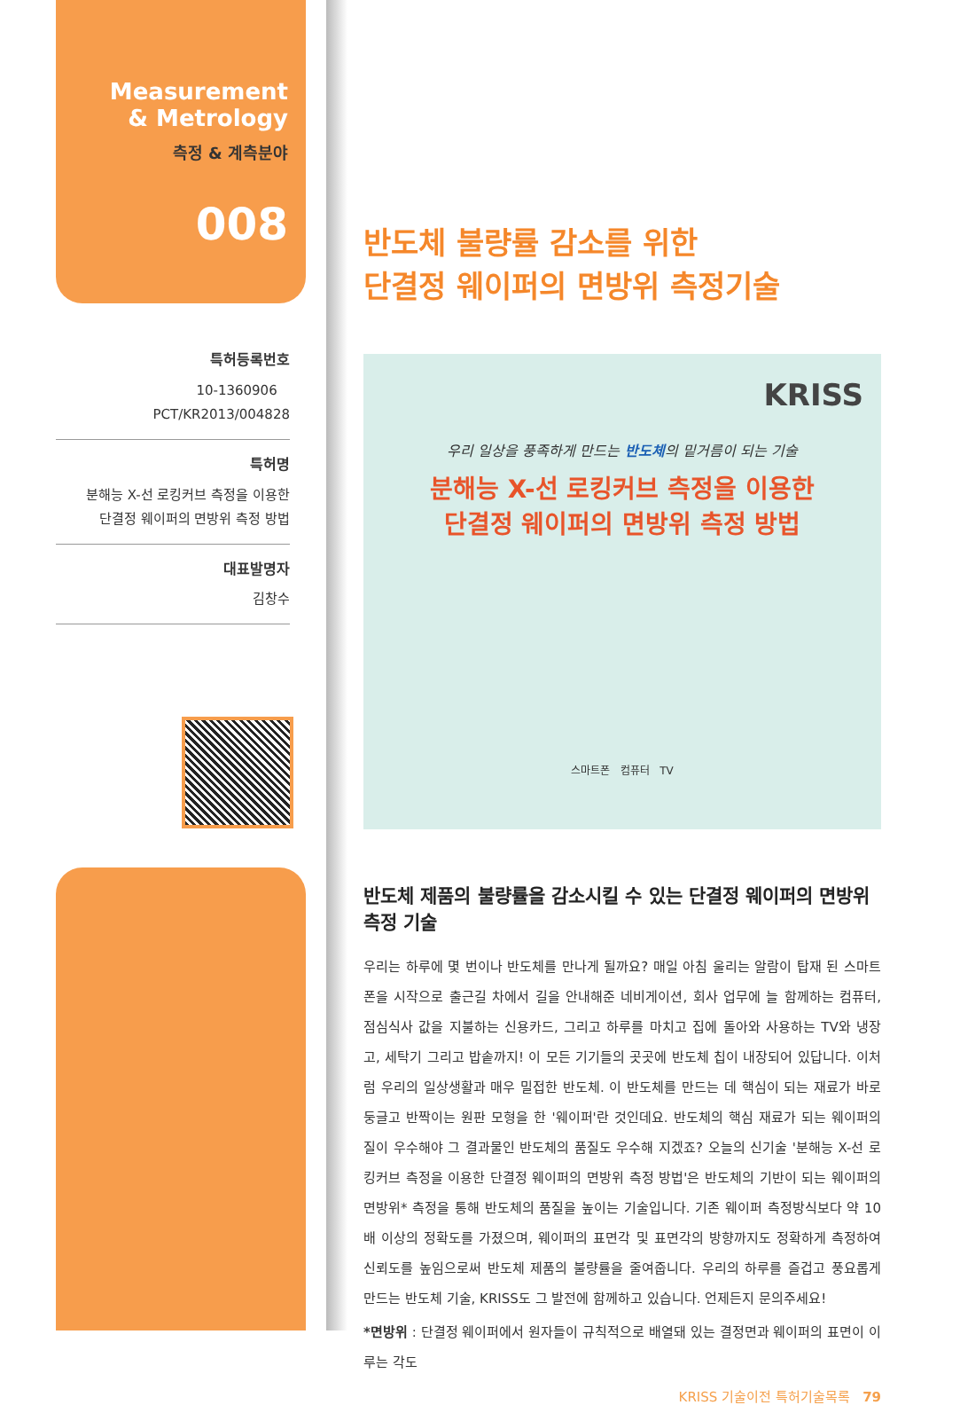Measurement
& Metrology
측정 & 계측분야
008
특허등록번호
10-1360906 PCT/KR2013/004828
특허명
분해능 X-선 로킹커브 측정을 이용한
단결정 웨이퍼의 면방위 측정 방법
대표발명자
김창수
반도체 불량률 감소를 위한
단결정 웨이퍼의 면방위 측정기술
KRISS
우리 일상을 풍족하게 만드는 반도체의 밑거름이 되는 기술
분해능 X-선 로킹커브 측정을 이용한
단결정 웨이퍼의 면방위 측정 방법
스마트폰 컴퓨터 TV
반도체 제품의 불량률을 감소시킬 수 있는 단결정 웨이퍼의 면방위 측정 기술
우리는 하루에 몇 번이나 반도체를 만나게 될까요? 매일 아침 울리는 알람이 탑재 된 스마트폰을 시작으로 출근길 차에서 길을 안내해준 네비게이션, 회사 업무에 늘 함께하는 컴퓨터, 점심식사 값을 지불하는 신용카드, 그리고 하루를 마치고 집에 돌아와 사용하는 TV와 냉장고, 세탁기 그리고 밥솥까지! 이 모든 기기들의 곳곳에 반도체 칩이 내장되어 있답니다. 이처럼 우리의 일상생활과 매우 밀접한 반도체. 이 반도체를 만드는 데 핵심이 되는 재료가 바로 둥글고 반짝이는 원판 모형을 한 '웨이퍼'란 것인데요. 반도체의 핵심 재료가 되는 웨이퍼의 질이 우수해야 그 결과물인 반도체의 품질도 우수해 지겠죠? 오늘의 신기술 '분해능 X-선 로킹커브 측정을 이용한 단결정 웨이퍼의 면방위 측정 방법'은 반도체의 기반이 되는 웨이퍼의 면방위* 측정을 통해 반도체의 품질을 높이는 기술입니다. 기존 웨이퍼 측정방식보다 약 10배 이상의 정확도를 가졌으며, 웨이퍼의 표면각 및 표면각의 방향까지도 정확하게 측정하여 신뢰도를 높임으로써 반도체 제품의 불량률을 줄여줍니다. 우리의 하루를 즐겁고 풍요롭게 만드는 반도체 기술, KRISS도 그 발전에 함께하고 있습니다. 언제든지 문의주세요!
*면방위 : 단결정 웨이퍼에서 원자들이 규칙적으로 배열돼 있는 결정면과 웨이퍼의 표면이 이루는 각도
KRISS 기술이전 특허기술목록 79